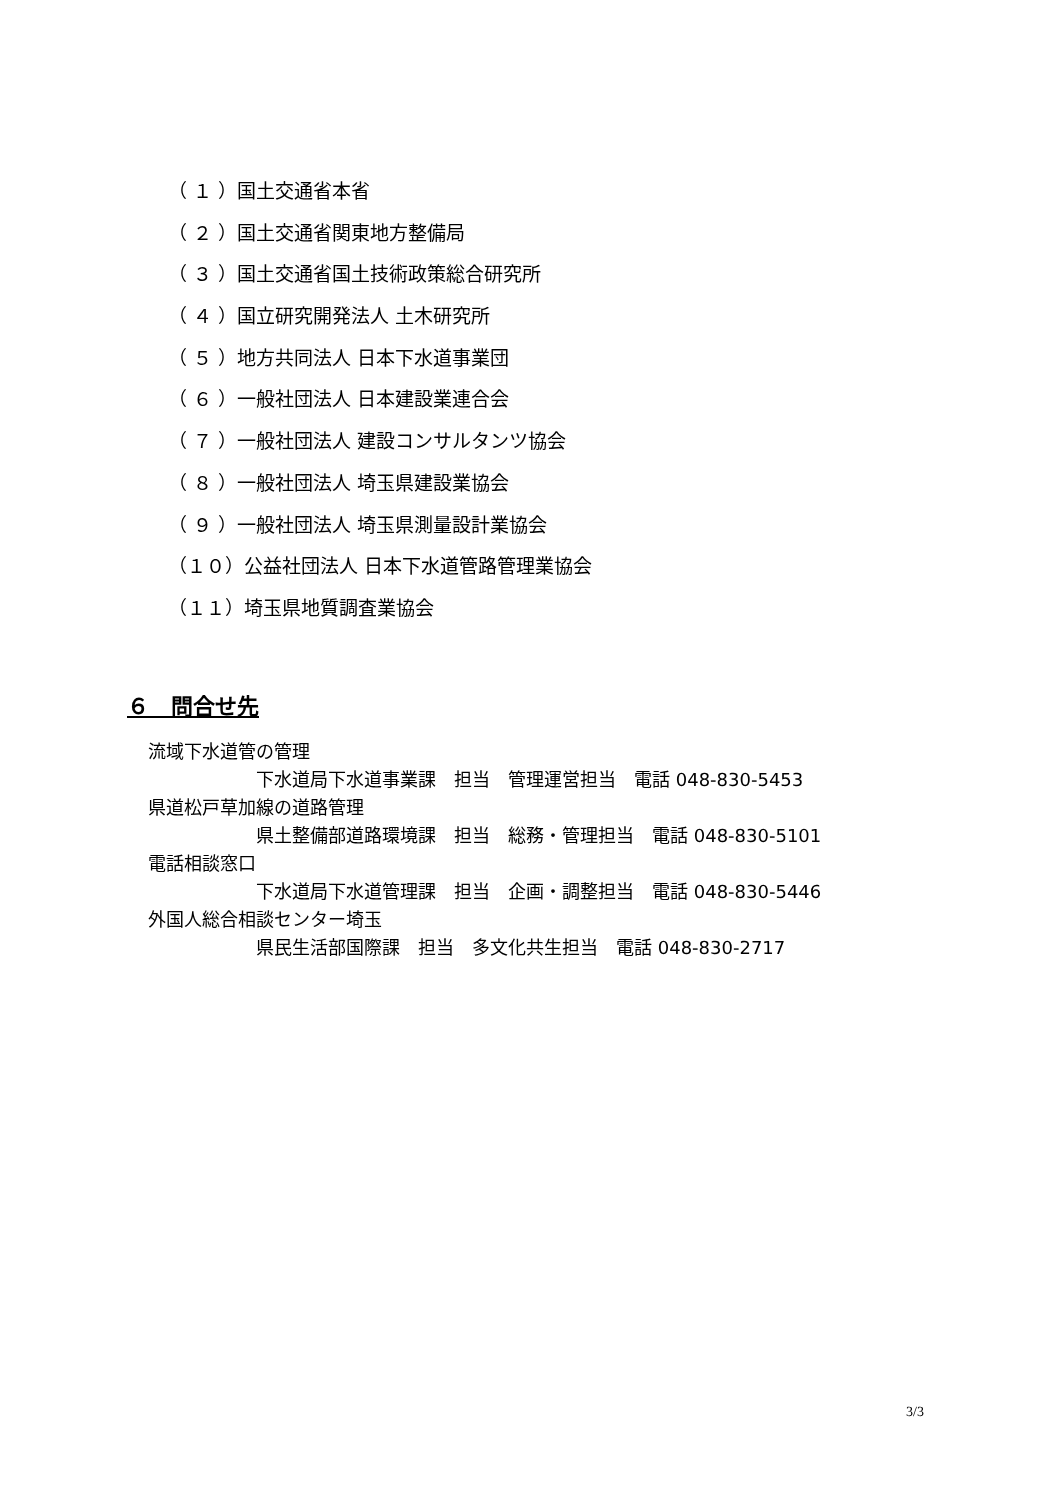（ １ ）国土交通省本省
（ ２ ）国土交通省関東地方整備局
（ ３ ）国土交通省国土技術政策総合研究所
（ ４ ）国立研究開発法人 土木研究所
（ ５ ）地方共同法人 日本下水道事業団
（ ６ ）一般社団法人 日本建設業連合会
（ ７ ）一般社団法人 建設コンサルタンツ協会
（ ８ ）一般社団法人 埼玉県建設業協会
（ ９ ）一般社団法人 埼玉県測量設計業協会
（１０）公益社団法人 日本下水道管路管理業協会
（１１）埼玉県地質調査業協会
６　問合せ先
流域下水道管の管理
下水道局下水道事業課　担当　管理運営担当　電話 048-830-5453
県道松戸草加線の道路管理
県土整備部道路環境課　担当　総務・管理担当　電話 048-830-5101
電話相談窓口
下水道局下水道管理課　担当　企画・調整担当　電話 048-830-5446
外国人総合相談センター埼玉
県民生活部国際課　担当　多文化共生担当　電話 048-830-2717
3/3